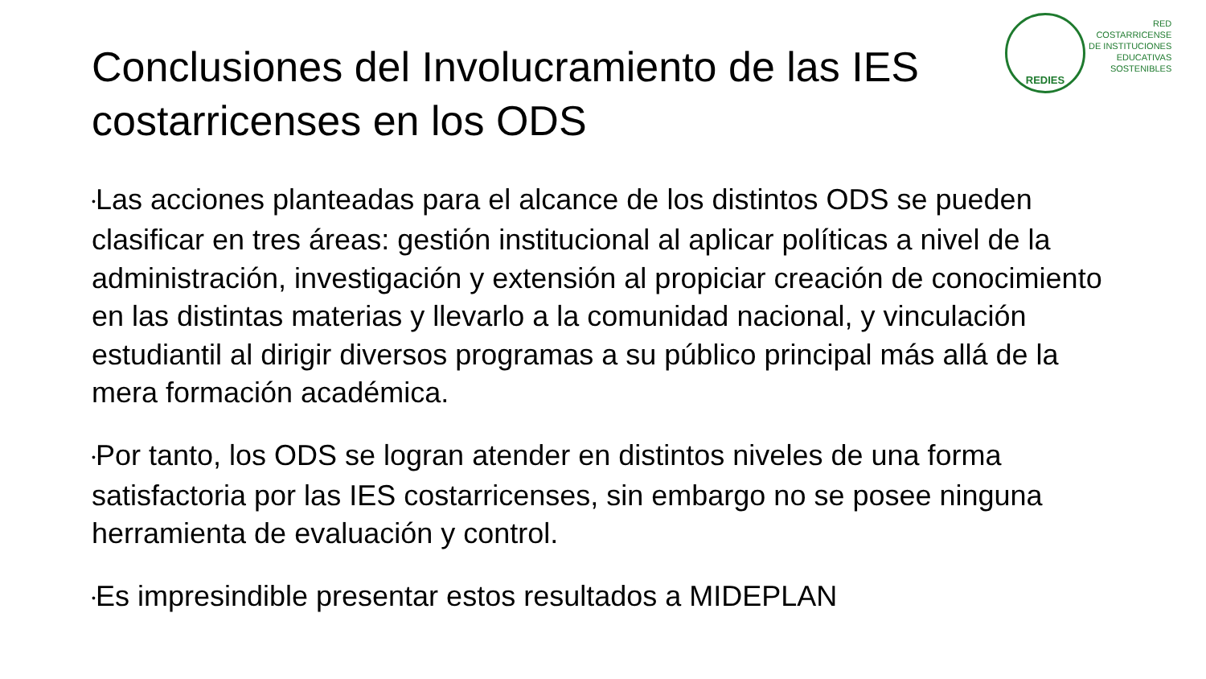REDIES
RED
COSTARRICENSE
DE INSTITUCIONES
EDUCATIVAS
SOSTENIBLES
Conclusiones del Involucramiento de las IES costarricenses en los ODS
•Las acciones planteadas para el alcance de los distintos ODS se pueden clasificar en tres áreas: gestión institucional al aplicar políticas a nivel de la administración, investigación y extensión al propiciar creación de conocimiento en las distintas materias y llevarlo a la comunidad nacional, y vinculación estudiantil al dirigir diversos programas a su público principal más allá de la mera formación académica.
•Por tanto, los ODS se logran atender en distintos niveles de una forma satisfactoria por las IES costarricenses, sin embargo no se posee ninguna herramienta de evaluación y control.
•Es impresindible presentar estos resultados a MIDEPLAN